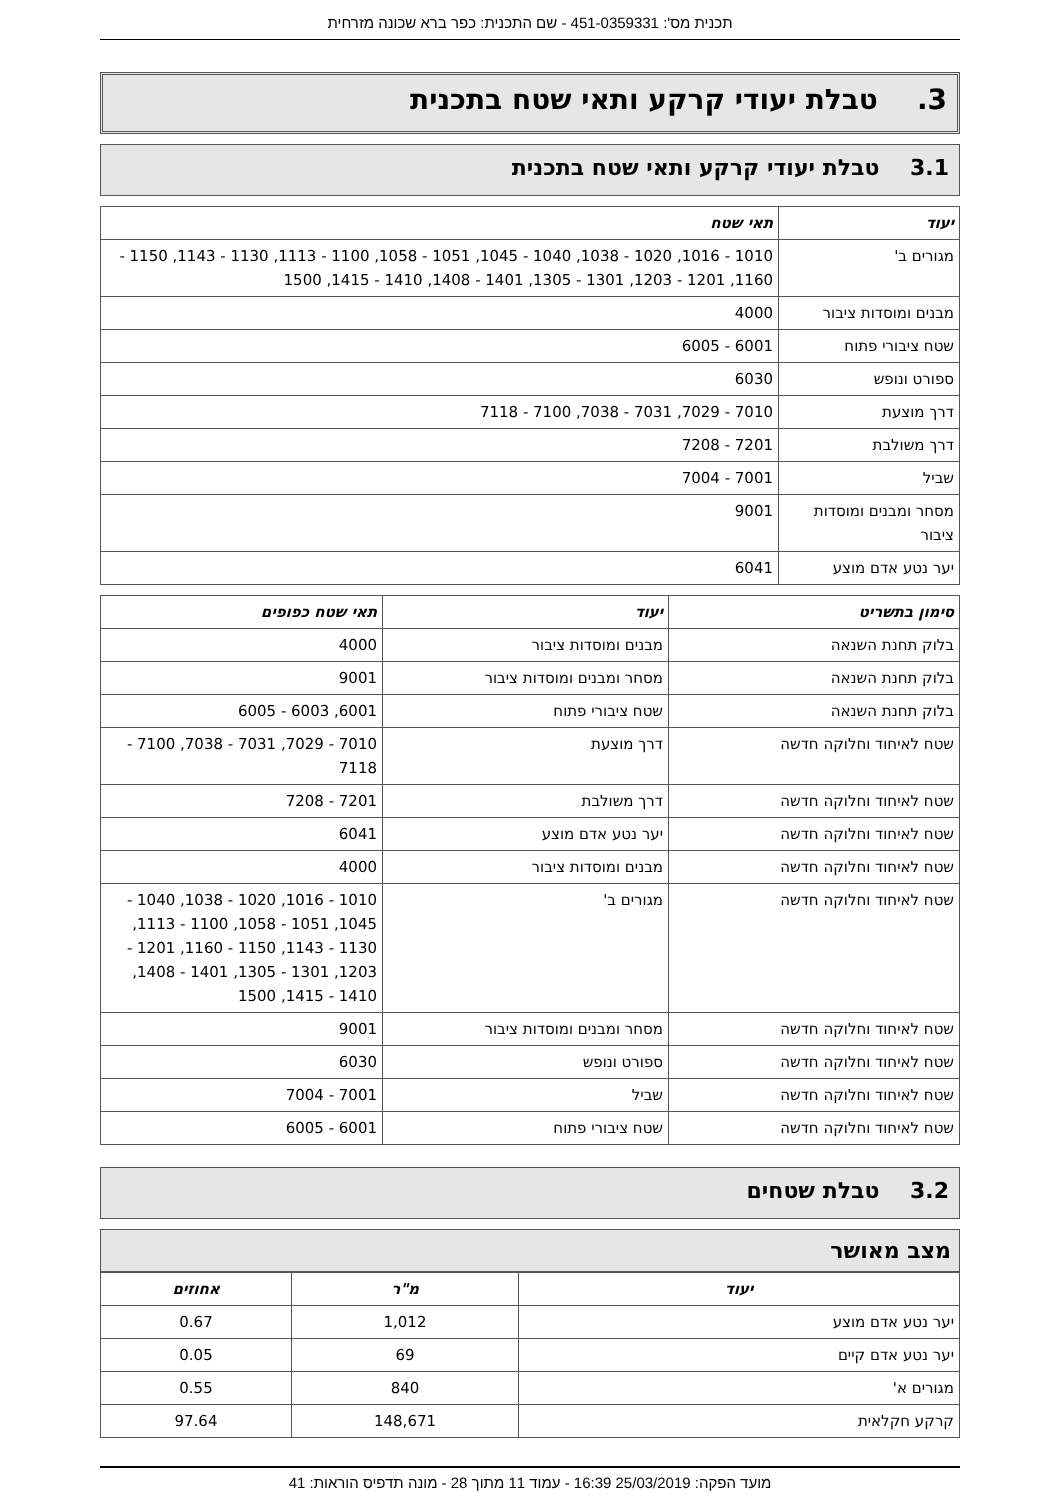תכנית מס': 451-0359331 - שם התכנית: כפר ברא שכונה מזרחית
3. טבלת יעודי קרקע ותאי שטח בתכנית
3.1 טבלת יעודי קרקע ותאי שטח בתכנית
| יעוד | תאי שטח |
| --- | --- |
| מגורים ב' | 1010 - 1016, 1020 - 1038, 1040 - 1045, 1051 - 1058, 1100 - 1113, 1130 - 1143, 1150 - 1160, 1201 - 1203, 1301 - 1305, 1401 - 1408, 1410 - 1415, 1500 |
| מבנים ומוסדות ציבור | 4000 |
| שטח ציבורי פתוח | 6001 - 6005 |
| ספורט ונופש | 6030 |
| דרך מוצעת | 7010 - 7029, 7031 - 7038, 7100 - 7118 |
| דרך משולבת | 7201 - 7208 |
| שביל | 7001 - 7004 |
| מסחר ומבנים ומוסדות ציבור | 9001 |
| יער נטע אדם מוצע | 6041 |
| סימון בתשריט | יעוד | תאי שטח כפופים |
| --- | --- | --- |
| בלוק תחנת השנאה | מבנים ומוסדות ציבור | 4000 |
| בלוק תחנת השנאה | מסחר ומבנים ומוסדות ציבור | 9001 |
| בלוק תחנת השנאה | שטח ציבורי פתוח | 6001, 6003 - 6005 |
| שטח לאיחוד וחלוקה חדשה | דרך מוצעת | 7010 - 7029, 7031 - 7038, 7100 - 7118 |
| שטח לאיחוד וחלוקה חדשה | דרך משולבת | 7201 - 7208 |
| שטח לאיחוד וחלוקה חדשה | יער נטע אדם מוצע | 6041 |
| שטח לאיחוד וחלוקה חדשה | מבנים ומוסדות ציבור | 4000 |
| שטח לאיחוד וחלוקה חדשה | מגורים ב' | 1010 - 1016, 1020 - 1038, 1040 - 1045, 1051 - 1058, 1100 - 1113, 1130 - 1143, 1150 - 1160, 1201 - 1203, 1301 - 1305, 1401 - 1408, 1410 - 1415, 1500 |
| שטח לאיחוד וחלוקה חדשה | מסחר ומבנים ומוסדות ציבור | 9001 |
| שטח לאיחוד וחלוקה חדשה | ספורט ונופש | 6030 |
| שטח לאיחוד וחלוקה חדשה | שביל | 7001 - 7004 |
| שטח לאיחוד וחלוקה חדשה | שטח ציבורי פתוח | 6001 - 6005 |
3.2 טבלת שטחים
מצב מאושר
| יעוד | מ"ר | אחוזים |
| --- | --- | --- |
| יער נטע אדם מוצע | 1,012 | 0.67 |
| יער נטע אדם קיים | 69 | 0.05 |
| מגורים א' | 840 | 0.55 |
| קרקע חקלאית | 148,671 | 97.64 |
מועד הפקה: 25/03/2019 16:39 - עמוד 11 מתוך 28 - מונה תדפיס הוראות: 41